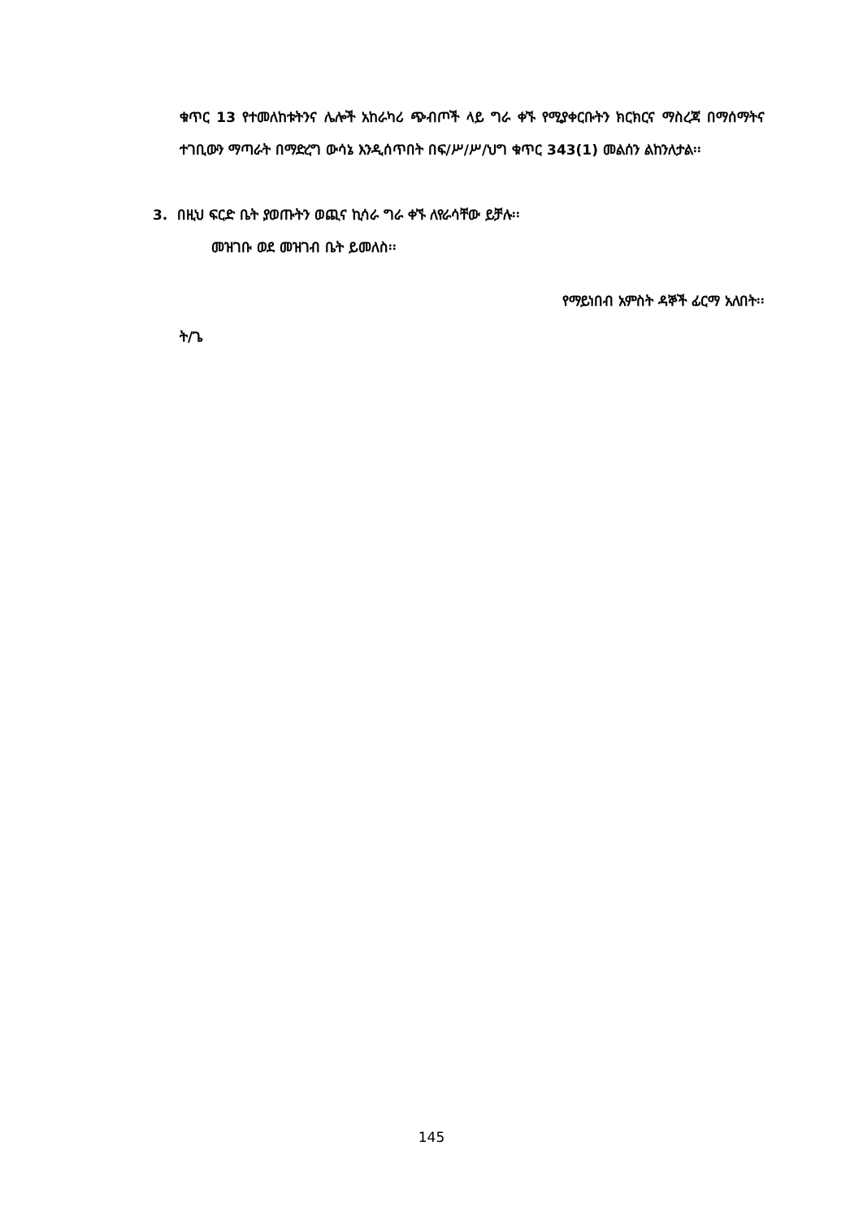ቁጥር 13 የተመለከቱትንና ሌሎች አከራካሪ ጭብጦች ላይ ግራ ቀኙ የሚያቀርቡትን ክርክርና ማስረጃ በማሰማትና ተገቢውን ማጣራት በማድረግ ውሳኔ እንዲሰጥበት በፍ/ሥ/ሥ/ህግ ቁጥር 343(1) መልሰን ልከንለታል፡፡
3. በዚህ ፍርድ ቤት ያወጡትን ወጪና ኪሳራ ግራ ቀኙ ለየራሳቸው ይቻሉ፡፡
መዝገቡ ወደ መዝገብ ቤት ይመለስ፡፡
የማይነበብ አምስት ዳኞች ፊርማ አለበት፡፡
ት/ጌ
145